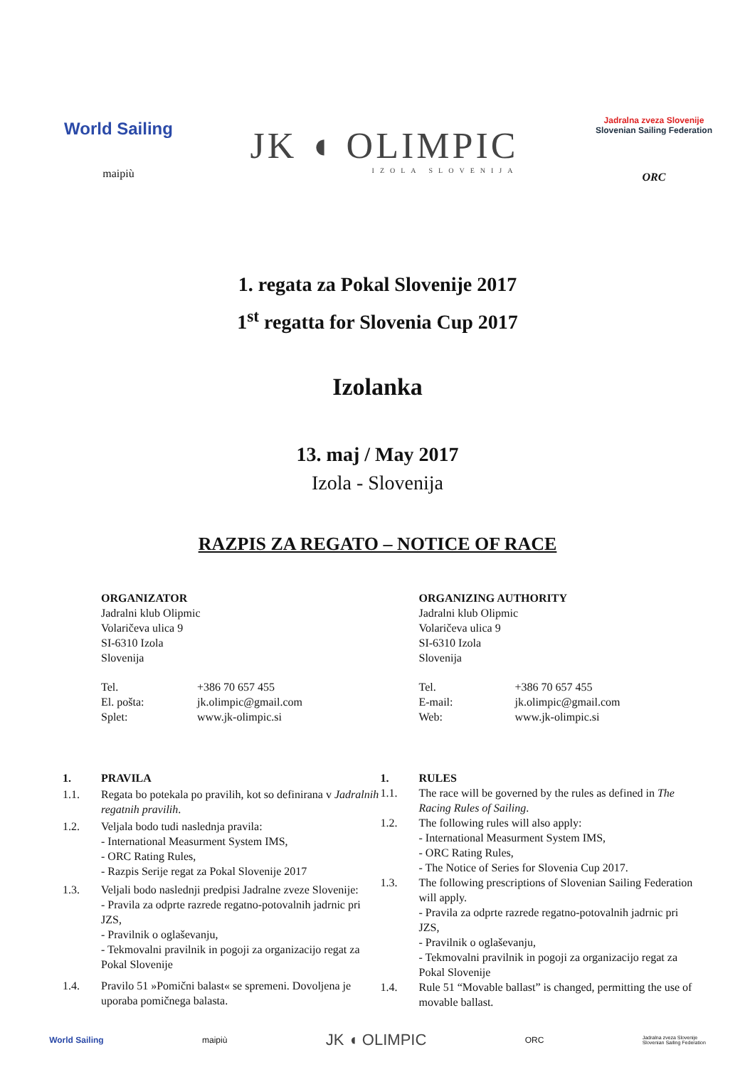World Sailing
maipiù
JK ◖ OLIMPIC
IZOLA SLOVENIJA
Jadralna zveza Slovenije
Slovenian Sailing Federation
ORC
1. regata za Pokal Slovenije 2017
1<sup>st</sup> regatta for Slovenia Cup 2017
Izolanka
13. maj / May 2017
Izola - Slovenija
RAZPIS ZA REGATO – NOTICE OF RACE
ORGANIZATOR
Jadralni klub Olipmic
Volaričeva ulica 9
SI-6310 Izola
Slovenija
| Tel. | +386 70 657 455 |
| El. pošta: | jk.olimpic@gmail.com |
| Splet: | www.jk-olimpic.si |
ORGANIZING AUTHORITY
Jadralni klub Olipmic
Volaričeva ulica 9
SI-6310 Izola
Slovenija
| Tel. | +386 70 657 455 |
| E-mail: | jk.olimpic@gmail.com |
| Web: | www.jk-olimpic.si |
| 1. | PRAVILA |
| 1.1. | Regata bo potekala po pravilih, kot so definirana v Jadralnih regatnih pravilih . |
| 1.2. | Veljala bodo tudi naslednja pravila: - International Measurment System IMS, - ORC Rating Rules, - Razpis Serije regat za Pokal Slovenije 2017 |
| 1.3. | Veljali bodo naslednji predpisi Jadralne zveze Slovenije: - Pravila za odprte razrede regatno-potovalnih jadrnic pri JZS, - Pravilnik o oglaševanju, - Tekmovalni pravilnik in pogoji za organizacijo regat za Pokal Slovenije |
| 1.4. | Pravilo 51 »Pomični balast« se spremeni. Dovoljena je uporaba pomičnega balasta. |
| 1. | RULES |
| 1.1. | The race will be governed by the rules as defined in The Racing Rules of Sailing . |
| 1.2. | The following rules will also apply: - International Measurment System IMS, - ORC Rating Rules, - The Notice of Series for Slovenia Cup 2017. |
| 1.3. | The following prescriptions of Slovenian Sailing Federation will apply. - Pravila za odprte razrede regatno-potovalnih jadrnic pri JZS, - Pravilnik o oglaševanju, - Tekmovalni pravilnik in pogoji za organizacijo regat za Pokal Slovenije |
| 1.4. | Rule 51 “Movable ballast” is changed, permitting the use of movable ballast. |
World Sailing maipiù JK ◖ OLIMPIC ORC Jadralna zveza Slovenije
Slovenian Sailing Federation